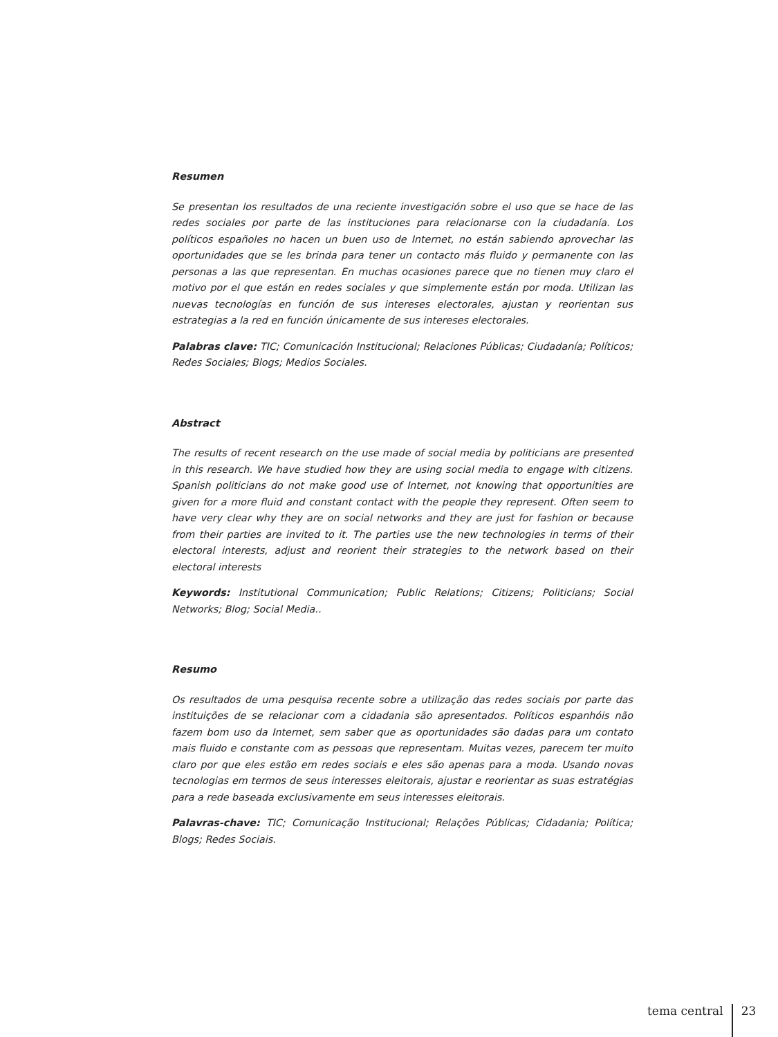Resumen
Se presentan los resultados de una reciente investigación sobre el uso que se hace de las redes sociales por parte de las instituciones para relacionarse con la ciudadanía. Los políticos españoles no hacen un buen uso de Internet, no están sabiendo aprovechar las oportunidades que se les brinda para tener un contacto más fluido y permanente con las personas a las que representan. En muchas ocasiones parece que no tienen muy claro el motivo por el que están en redes sociales y que simplemente están por moda. Utilizan las nuevas tecnologías en función de sus intereses electorales, ajustan y reorientan sus estrategias a la red en función únicamente de sus intereses electorales.
Palabras clave: TIC; Comunicación Institucional; Relaciones Públicas; Ciudadanía; Políticos; Redes Sociales; Blogs; Medios Sociales.
Abstract
The results of recent research on the use made of social media by politicians are presented in this research. We have studied how they are using social media to engage with citizens. Spanish politicians do not make good use of Internet, not knowing that opportunities are given for a more fluid and constant contact with the people they represent. Often seem to have very clear why they are on social networks and they are just for fashion or because from their parties are invited to it. The parties use the new technologies in terms of their electoral interests, adjust and reorient their strategies to the network based on their electoral interests
Keywords: Institutional Communication; Public Relations; Citizens; Politicians; Social Networks; Blog; Social Media..
Resumo
Os resultados de uma pesquisa recente sobre a utilização das redes sociais por parte das instituições de se relacionar com a cidadania são apresentados. Políticos espanhóis não fazem bom uso da Internet, sem saber que as oportunidades são dadas para um contato mais fluido e constante com as pessoas que representam. Muitas vezes, parecem ter muito claro por que eles estão em redes sociais e eles são apenas para a moda. Usando novas tecnologias em termos de seus interesses eleitorais, ajustar e reorientar as suas estratégias para a rede baseada exclusivamente em seus interesses eleitorais.
Palavras-chave: TIC; Comunicação Institucional; Relações Públicas; Cidadania; Política; Blogs; Redes Sociais.
tema central 23